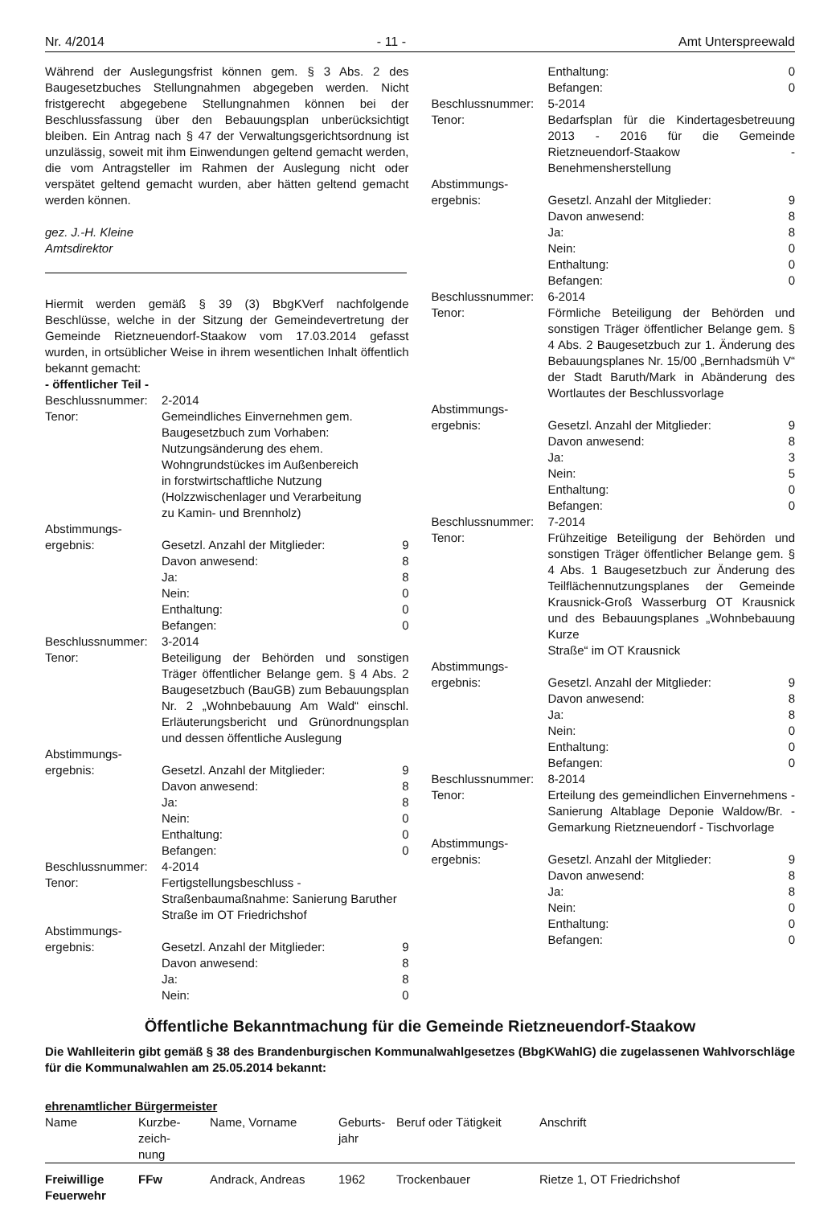Nr. 4/2014 - 11 - Amt Unterspreewald
Während der Auslegungsfrist können gem. § 3 Abs. 2 des Baugesetzbuches Stellungnahmen abgegeben werden. Nicht fristgerecht abgegebene Stellungnahmen können bei der Beschlussfassung über den Bebauungsplan unberücksichtigt bleiben. Ein Antrag nach § 47 der Verwaltungsgerichtsordnung ist unzulässig, soweit mit ihm Einwendungen geltend gemacht werden, die vom Antragsteller im Rahmen der Auslegung nicht oder verspätet geltend gemacht wurden, aber hätten geltend gemacht werden können.
gez. J.-H. Kleine
Amtsdirektor
Hiermit werden gemäß § 39 (3) BbgKVerf nachfolgende Beschlüsse, welche in der Sitzung der Gemeindevertretung der Gemeinde Rietzneuendorf-Staakow vom 17.03.2014 gefasst wurden, in ortsüblicher Weise in ihrem wesentlichen Inhalt öffentlich bekannt gemacht:
- öffentlicher Teil -
| Beschlussnummer: | 2-2014 | |
| Tenor: | Gemeindliches Einvernehmen gem. Baugesetzbuch zum Vorhaben: Nutzungsänderung des ehem. Wohngrundstückes im Außenbereich in forstwirtschaftliche Nutzung (Holzzwischenlager und Verarbeitung zu Kamin- und Brennholz) | |
| Abstimmungs- ergebnis: | Gesetzl. Anzahl der Mitglieder: | 9 |
| | Davon anwesend: | 8 |
| | Ja: | 8 |
| | Nein: | 0 |
| | Enthaltung: | 0 |
| | Befangen: | 0 |
| Beschlussnummer: | 3-2014 | |
| Tenor: | Beteiligung der Behörden und sonstigen Träger öffentlicher Belange gem. § 4 Abs. 2 Baugesetzbuch (BauGB) zum Bebauungsplan Nr. 2 „Wohnbebauung Am Wald“ einschl. Erläuterungsbericht und Grünordnungsplan und dessen öffentliche Auslegung | |
| Abstimmungs- ergebnis: | Gesetzl. Anzahl der Mitglieder: | 9 |
| | Davon anwesend: | 8 |
| | Ja: | 8 |
| | Nein: | 0 |
| | Enthaltung: | 0 |
| | Befangen: | 0 |
| Beschlussnummer: | 4-2014 | |
| Tenor: | Fertigstellungsbeschluss - Straßenbaumaßnahme: Sanierung Baruther Straße im OT Friedrichshof | |
| Abstimmungs- ergebnis: | Gesetzl. Anzahl der Mitglieder: | 9 |
| | Davon anwesend: | 8 |
| | Ja: | 8 |
| | Nein: | 0 |
| | Enthaltung: | 0 |
| | Befangen: | 0 |
| Beschlussnummer: | 5-2014 | |
| Tenor: | Bedarfsplan für die Kindertagesbetreuung 2013 - 2016 für die Gemeinde Rietzneuendorf-Staakow - Benehmensherstellung | |
| Abstimmungs- ergebnis: | Gesetzl. Anzahl der Mitglieder: | 9 |
| | Davon anwesend: | 8 |
| | Ja: | 8 |
| | Nein: | 0 |
| | Enthaltung: | 0 |
| | Befangen: | 0 |
| Beschlussnummer: | 6-2014 | |
| Tenor: | Förmliche Beteiligung der Behörden und sonstigen Träger öffentlicher Belange gem. § 4 Abs. 2 Baugesetzbuch zur 1. Änderung des Bebauungsplanes Nr. 15/00 „Bernhadsmüh V“ der Stadt Baruth/Mark in Abänderung des Wortlautes der Beschlussvorlage | |
| Abstimmungs- ergebnis: | Gesetzl. Anzahl der Mitglieder: | 9 |
| | Davon anwesend: | 8 |
| | Ja: | 3 |
| | Nein: | 5 |
| | Enthaltung: | 0 |
| | Befangen: | 0 |
| Beschlussnummer: | 7-2014 | |
| Tenor: | Frühzeitige Beteiligung der Behörden und sonstigen Träger öffentlicher Belange gem. § 4 Abs. 1 Baugesetzbuch zur Änderung des Teilflächennutzungsplanes der Gemeinde Krausnick-Groß Wasserburg OT Krausnick und des Bebauungsplanes „Wohnbebauung Kurze Straße“ im OT Krausnick | |
| Abstimmungs- ergebnis: | Gesetzl. Anzahl der Mitglieder: | 9 |
| | Davon anwesend: | 8 |
| | Ja: | 8 |
| | Nein: | 0 |
| | Enthaltung: | 0 |
| | Befangen: | 0 |
| Beschlussnummer: | 8-2014 | |
| Tenor: | Erteilung des gemeindlichen Einvernehmens - Sanierung Altablage Deponie Waldow/Br. - Gemarkung Rietzneuendorf - Tischvorlage | |
| Abstimmungs- ergebnis: | Gesetzl. Anzahl der Mitglieder: | 9 |
| | Davon anwesend: | 8 |
| | Ja: | 8 |
| | Nein: | 0 |
| | Enthaltung: | 0 |
| | Befangen: | 0 |
Öffentliche Bekanntmachung für die Gemeinde Rietzneuendorf-Staakow
Die Wahlleiterin gibt gemäß § 38 des Brandenburgischen Kommunalwahlgesetzes (BbgKWahlG) die zugelassenen Wahlvorschläge für die Kommunalwahlen am 25.05.2014 bekannt:
ehrenamtlicher Bürgermeister
| Name | Kurzbe- zeich- nung | Name, Vorname | Geburts- jahr | Beruf oder Tätigkeit | Anschrift |
| --- | --- | --- | --- | --- | --- |
| Freiwillige Feuerwehr | FFw | Andrack, Andreas | 1962 | Trockenbauer | Rietze 1, OT Friedrichshof |